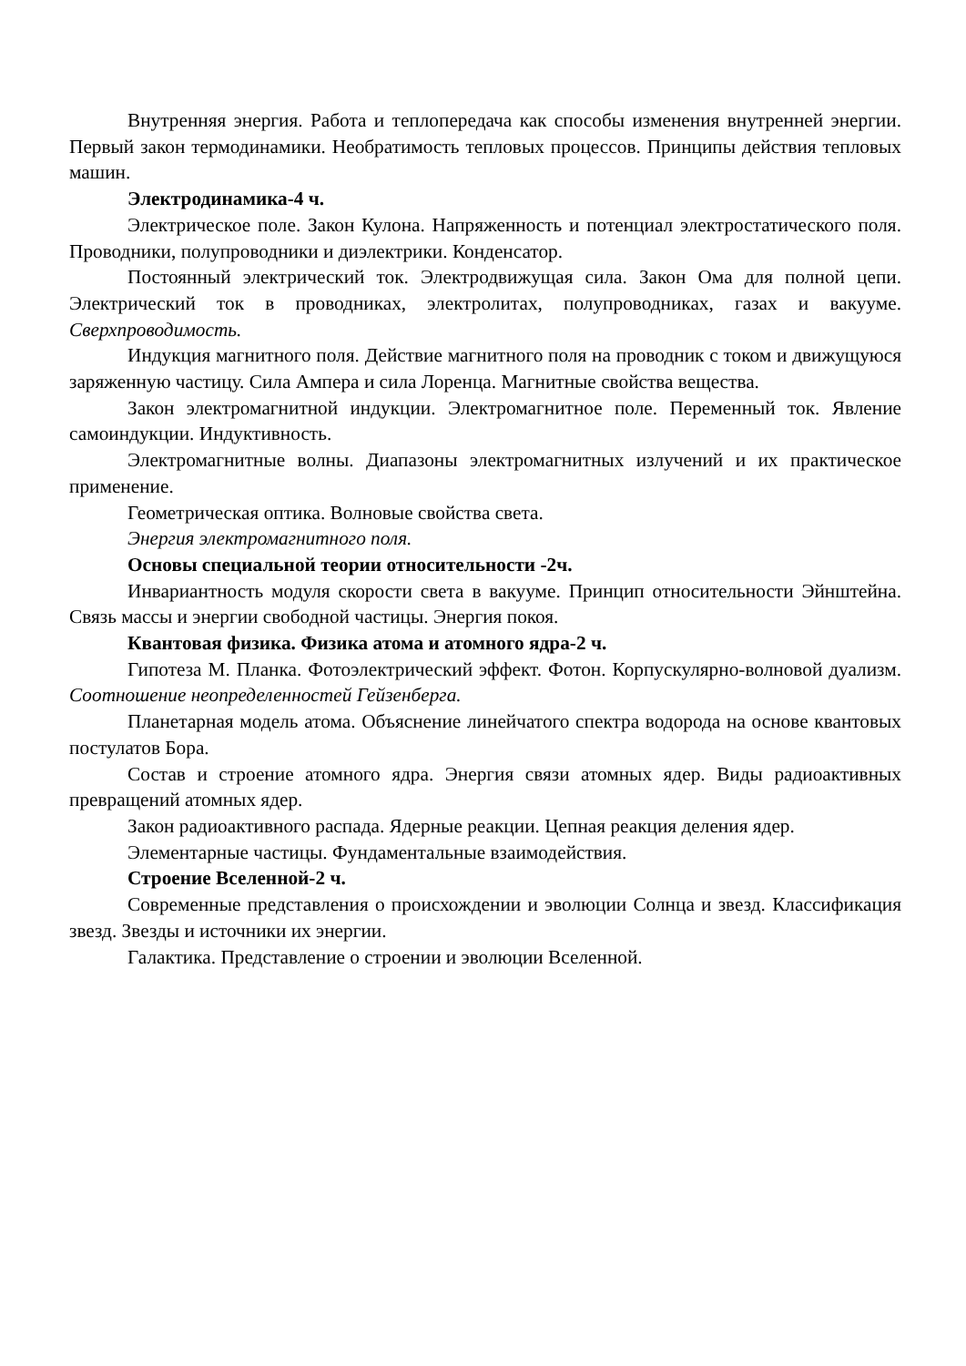Внутренняя энергия. Работа и теплопередача как способы изменения внутренней энергии. Первый закон термодинамики. Необратимость тепловых процессов. Принципы действия тепловых машин.
Электродинамика-4 ч.
Электрическое поле. Закон Кулона. Напряженность и потенциал электростатического поля. Проводники, полупроводники и диэлектрики. Конденсатор.
Постоянный электрический ток. Электродвижущая сила. Закон Ома для полной цепи. Электрический ток в проводниках, электролитах, полупроводниках, газах и вакууме. Сверхпроводимость.
Индукция магнитного поля. Действие магнитного поля на проводник с током и движущуюся заряженную частицу. Сила Ампера и сила Лоренца. Магнитные свойства вещества.
Закон электромагнитной индукции. Электромагнитное поле. Переменный ток. Явление самоиндукции. Индуктивность.
Электромагнитные волны. Диапазоны электромагнитных излучений и их практическое применение.
Геометрическая оптика. Волновые свойства света.
Энергия электромагнитного поля.
Основы специальной теории относительности -2ч.
Инвариантность модуля скорости света в вакууме. Принцип относительности Эйнштейна. Связь массы и энергии свободной частицы. Энергия покоя.
Квантовая физика. Физика атома и атомного ядра-2 ч.
Гипотеза М. Планка. Фотоэлектрический эффект. Фотон. Корпускулярно-волновой дуализм. Соотношение неопределенностей Гейзенберга.
Планетарная модель атома. Объяснение линейчатого спектра водорода на основе квантовых постулатов Бора.
Состав и строение атомного ядра. Энергия связи атомных ядер. Виды радиоактивных превращений атомных ядер.
Закон радиоактивного распада. Ядерные реакции. Цепная реакция деления ядер.
Элементарные частицы. Фундаментальные взаимодействия.
Строение Вселенной-2 ч.
Современные представления о происхождении и эволюции Солнца и звезд. Классификация звезд. Звезды и источники их энергии.
Галактика. Представление о строении и эволюции Вселенной.